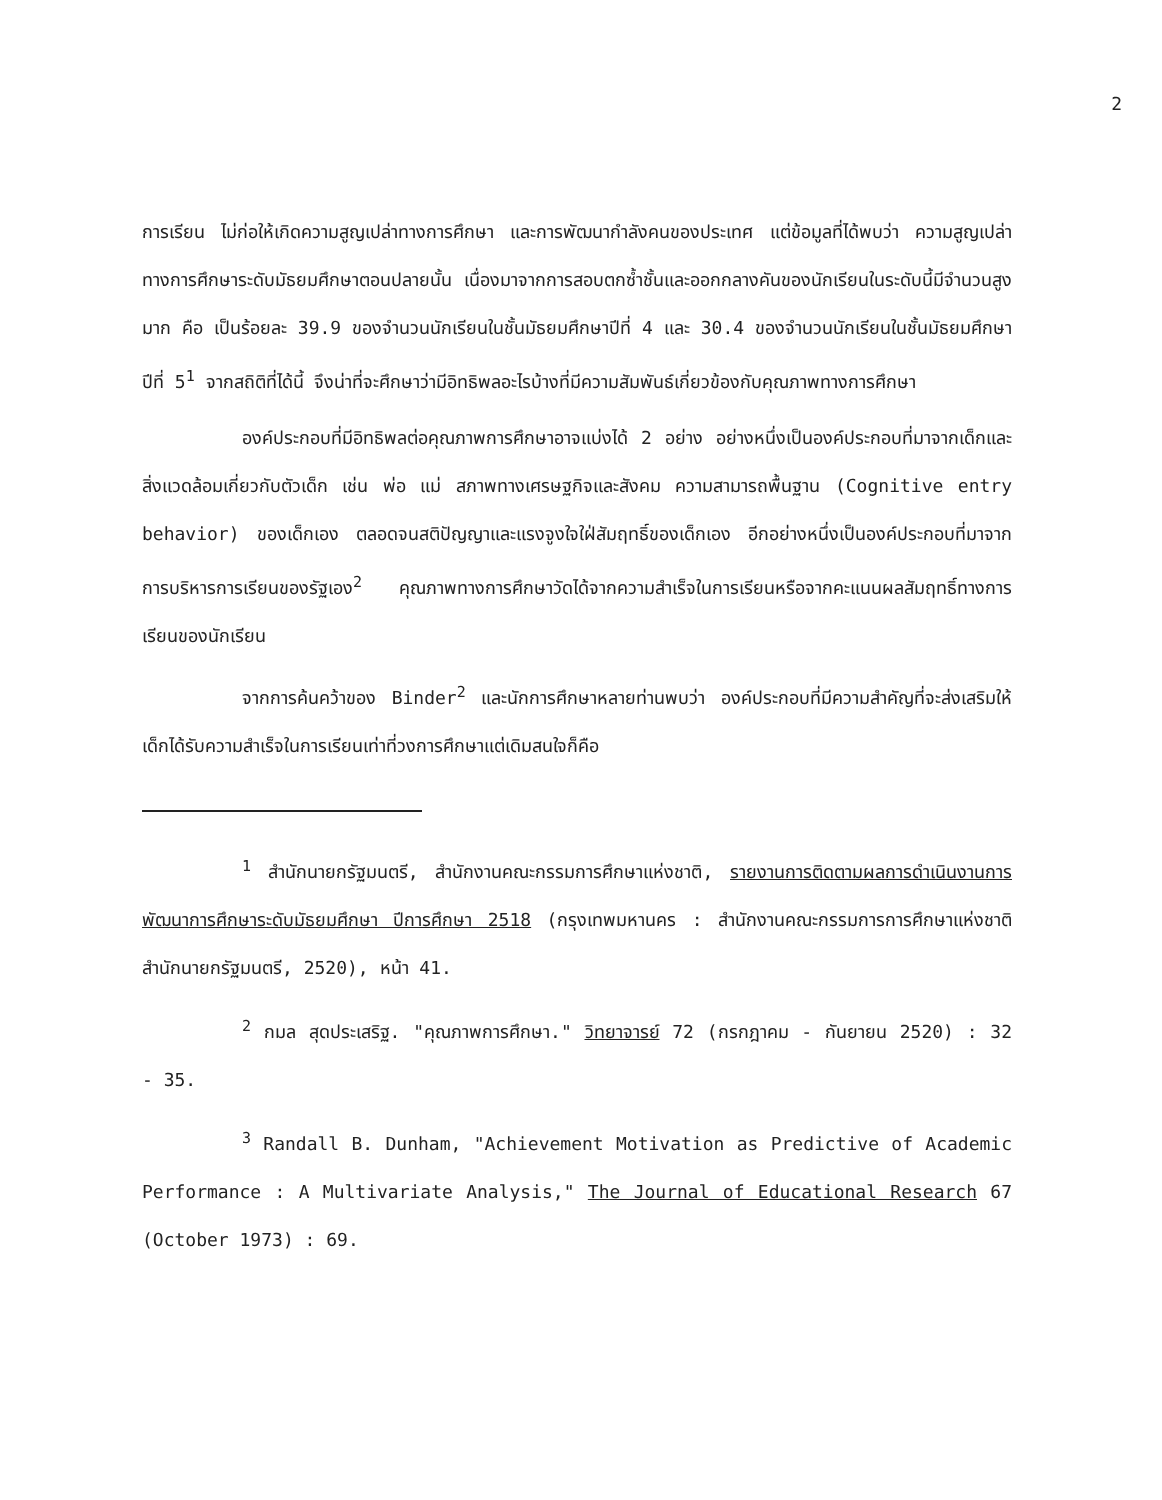2
การเรียน ไม่ก่อให้เกิดความสูญเปล่าทางการศึกษา และการพัฒนากำลังคนของประเทศ แต่ข้อมูลที่ได้พบว่า ความสูญเปล่าทางการศึกษาระดับมัธยมศึกษาตอนปลายนั้น เนื่องมาจากการสอบตกซ้ำชั้นและออกกลางคันของนักเรียนในระดับนี้มีจำนวนสูงมาก คือ เป็นร้อยละ 39.9 ของจำนวนนักเรียนในชั้นมัธยมศึกษาปีที่ 4 และ 30.4 ของจำนวนนักเรียนในชั้นมัธยมศึกษาปีที่ 5<sup>1</sup> จากสถิติที่ได้นี้ จึงน่าที่จะศึกษาว่ามีอิทธิพลอะไรบ้างที่มีความสัมพันธ์เกี่ยวข้องกับคุณภาพทางการศึกษา
องค์ประกอบที่มีอิทธิพลต่อคุณภาพการศึกษาอาจแบ่งได้ 2 อย่าง อย่างหนึ่งเป็นองค์ประกอบที่มาจากเด็กและสิ่งแวดล้อมเกี่ยวกับตัวเด็ก เช่น พ่อ แม่ สภาพทางเศรษฐกิจและสังคม ความสามารถพื้นฐาน (Cognitive entry behavior) ของเด็กเอง ตลอดจนสติปัญญาและแรงจูงใจใฝ่สัมฤทธิ์ของเด็กเอง อีกอย่างหนึ่งเป็นองค์ประกอบที่มาจากการบริหารการเรียนของรัฐเอง<sup>2</sup> คุณภาพทางการศึกษาวัดได้จากความสำเร็จในการเรียนหรือจากคะแนนผลสัมฤทธิ์ทางการเรียนของนักเรียน
จากการค้นคว้าของ Binder<sup>2</sup> และนักการศึกษาหลายท่านพบว่า องค์ประกอบที่มีความสำคัญที่จะส่งเสริมให้เด็กได้รับความสำเร็จในการเรียนเท่าที่วงการศึกษาแต่เดิมสนใจก็คือ
<sup>1</sup> สำนักนายกรัฐมนตรี, สำนักงานคณะกรรมการศึกษาแห่งชาติ, รายงานการติดตามผลการดำเนินงานการพัฒนาการศึกษาระดับมัธยมศึกษา ปีการศึกษา 2518 (กรุงเทพมหานคร : สำนักงานคณะกรรมการการศึกษาแห่งชาติ สำนักนายกรัฐมนตรี, 2520), หน้า 41.
<sup>2</sup> กมล สุดประเสริฐ. "คุณภาพการศึกษา." วิทยาจารย์ 72 (กรกฎาคม - กันยายน 2520) : 32 - 35.
<sup>3</sup> Randall B. Dunham, "Achievement Motivation as Predictive of Academic Performance : A Multivariate Analysis," The Journal of Educational Research 67 (October 1973) : 69.